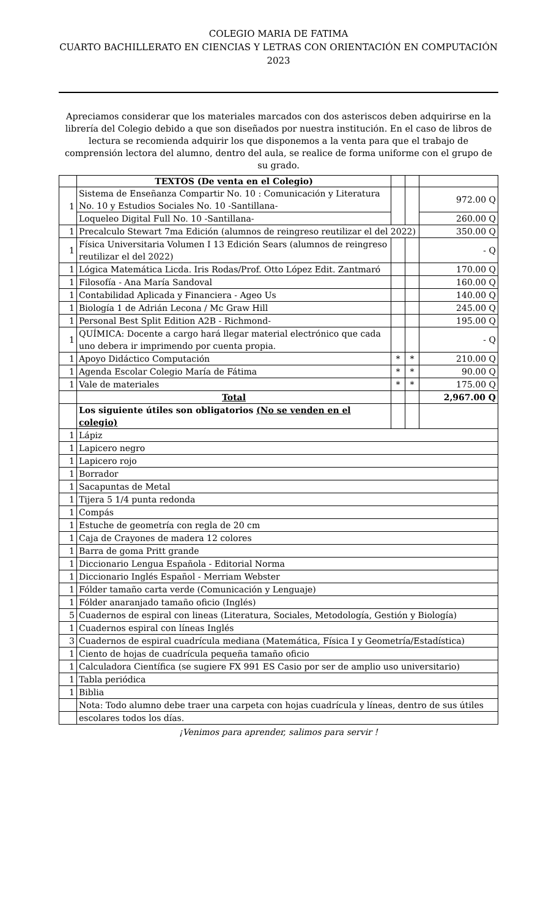COLEGIO MARIA DE FATIMA
CUARTO BACHILLERATO EN CIENCIAS Y LETRAS CON ORIENTACIÓN EN COMPUTACIÓN 2023
Apreciamos considerar que los materiales marcados con dos asteriscos deben adquirirse en la librería del Colegio debido a que son diseñados por nuestra institución. En el caso de libros de lectura se recomienda adquirir los que disponemos a la venta para que el trabajo de comprensión lectora del alumno, dentro del aula, se realice de forma uniforme con el grupo de su grado.
| | TEXTOS (De venta en el Colegio) | | | |
| 1 | Sistema de Enseñanza Compartir No. 10 : Comunicación y Literatura No. 10 y Estudios Sociales No. 10 -Santillana- | | | 972.00 Q |
| | Loqueleo Digital Full No. 10 -Santillana- | | | 260.00 Q |
| 1 | Precalculo Stewart 7ma Edición (alumnos de reingreso reutilizar el del 2022) | | | 350.00 Q |
| 1 | Física Universitaria Volumen I 13 Edición Sears (alumnos de reingreso reutilizar el del 2022) | | | - Q |
| 1 | Lógica Matemática Licda. Iris Rodas/Prof. Otto López Edit. Zantmaró | | | 170.00 Q |
| 1 | Filosofía - Ana María Sandoval | | | 160.00 Q |
| 1 | Contabilidad Aplicada y Financiera - Ageo Us | | | 140.00 Q |
| 1 | Biología 1 de Adrián Lecona / Mc Graw Hill | | | 245.00 Q |
| 1 | Personal Best Split Edition A2B - Richmond- | | | 195.00 Q |
| 1 | QUÍMICA: Docente a cargo hará llegar material electrónico que cada uno debera ir imprimendo por cuenta propia. | | | - Q |
| 1 | Apoyo Didáctico Computación | * | * | 210.00 Q |
| 1 | Agenda Escolar Colegio María de Fátima | * | * | 90.00 Q |
| 1 | Vale de materiales | * | * | 175.00 Q |
| | Total | | | 2,967.00 Q |
| | Los siguiente útiles son obligatorios (No se venden en el colegio) | | | |
| 1 | Lápiz | | | |
| 1 | Lapicero negro | | | |
| 1 | Lapicero rojo | | | |
| 1 | Borrador | | | |
| 1 | Sacapuntas de Metal | | | |
| 1 | Tijera 5 1/4 punta redonda | | | |
| 1 | Compás | | | |
| 1 | Estuche de geometría con regla de 20 cm | | | |
| 1 | Caja de Crayones de madera 12 colores | | | |
| 1 | Barra de goma Pritt grande | | | |
| 1 | Diccionario Lengua Española - Editorial Norma | | | |
| 1 | Diccionario Inglés Español - Merriam Webster | | | |
| 1 | Fólder tamaño carta verde (Comunicación y Lenguaje) | | | |
| 1 | Fólder anaranjado tamaño oficio (Inglés) | | | |
| 5 | Cuadernos de espiral con lineas (Literatura, Sociales, Metodología, Gestión y Biología) | | | |
| 1 | Cuadernos espiral con líneas Inglés | | | |
| 3 | Cuadernos de espiral cuadrícula mediana (Matemática, Física I y Geometría/Estadística) | | | |
| 1 | Ciento de hojas de cuadrícula pequeña tamaño oficio | | | |
| 1 | Calculadora Científica (se sugiere FX 991 ES Casio por ser de amplio uso universitario) | | | |
| 1 | Tabla periódica | | | |
| 1 | Biblia | | | |
| | Nota: Todo alumno debe traer una carpeta con hojas cuadrícula y líneas, dentro de sus útiles | | | |
| | escolares todos los días. | | | |
¡Venimos para aprender, salimos para servir !